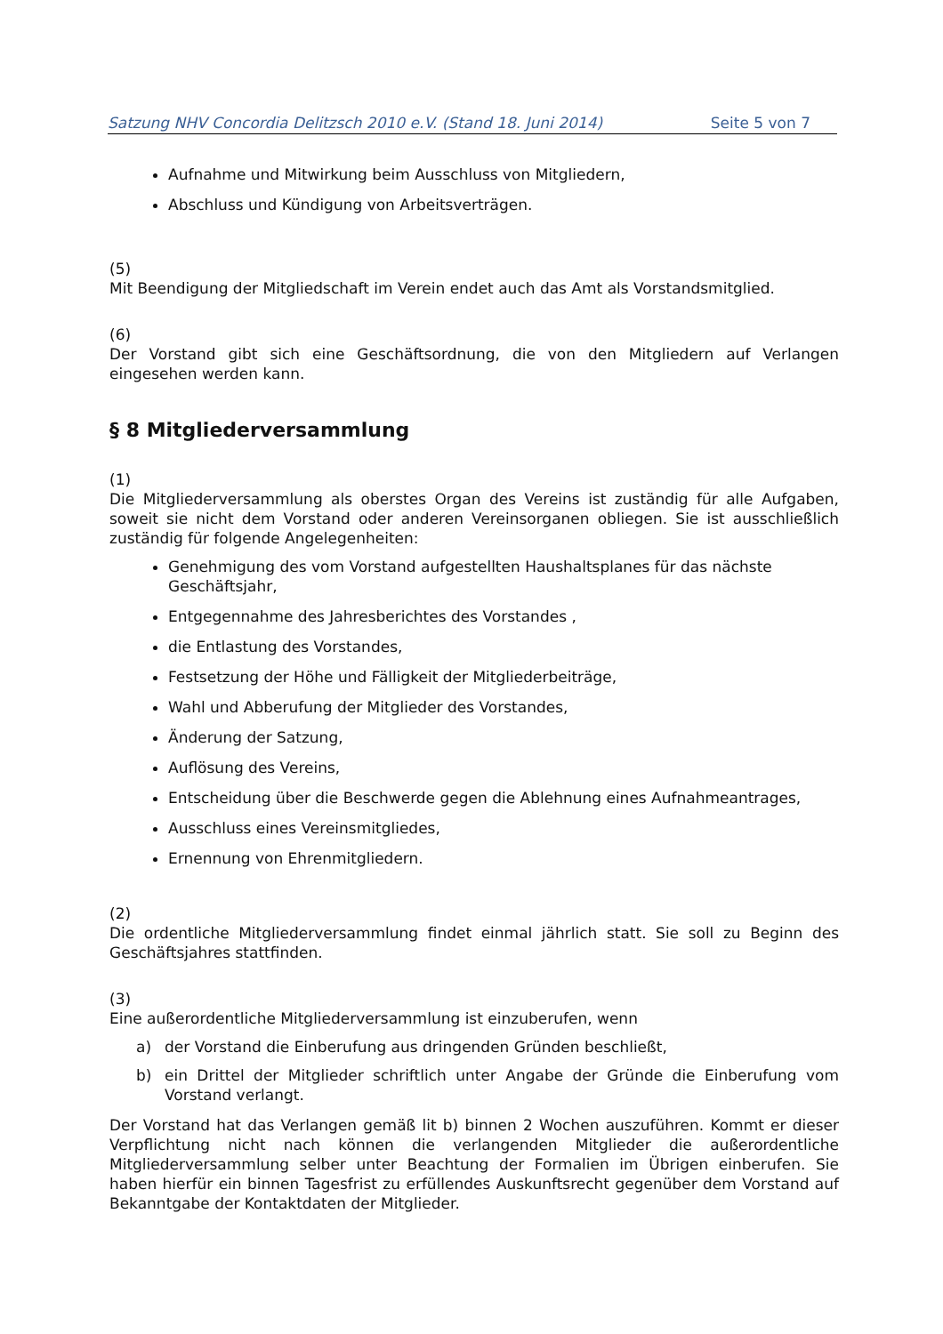Satzung NHV Concordia Delitzsch 2010 e.V. (Stand 18. Juni 2014) Seite 5 von 7
Aufnahme und Mitwirkung beim Ausschluss von Mitgliedern,
Abschluss und Kündigung von Arbeitsverträgen.
(5)
Mit Beendigung der Mitgliedschaft im Verein endet auch das Amt als Vorstandsmitglied.
(6)
Der Vorstand gibt sich eine Geschäftsordnung, die von den Mitgliedern auf Verlangen eingesehen werden kann.
§ 8 Mitgliederversammlung
(1)
Die Mitgliederversammlung als oberstes Organ des Vereins ist zuständig für alle Aufgaben, soweit sie nicht dem Vorstand oder anderen Vereinsorganen obliegen. Sie ist ausschließlich zuständig für folgende Angelegenheiten:
Genehmigung des vom Vorstand aufgestellten Haushaltsplanes für das nächste Geschäftsjahr,
Entgegennahme des Jahresberichtes des Vorstandes ,
die Entlastung des Vorstandes,
Festsetzung der Höhe und Fälligkeit der Mitgliederbeiträge,
Wahl und Abberufung der Mitglieder des Vorstandes,
Änderung der Satzung,
Auflösung des Vereins,
Entscheidung über die Beschwerde gegen die Ablehnung eines Aufnahmeantrages,
Ausschluss eines Vereinsmitgliedes,
Ernennung von Ehrenmitgliedern.
(2)
Die ordentliche Mitgliederversammlung findet einmal jährlich statt. Sie soll zu Beginn des Geschäftsjahres stattfinden.
(3)
Eine außerordentliche Mitgliederversammlung ist einzuberufen, wenn
a)
der Vorstand die Einberufung aus dringenden Gründen beschließt,
b)
ein Drittel der Mitglieder schriftlich unter Angabe der Gründe die Einberufung vom Vorstand verlangt.
Der Vorstand hat das Verlangen gemäß lit b) binnen 2 Wochen auszuführen. Kommt er dieser Verpflichtung nicht nach können die verlangenden Mitglieder die außerordentliche Mitgliederversammlung selber unter Beachtung der Formalien im Übrigen einberufen. Sie haben hierfür ein binnen Tagesfrist zu erfüllendes Auskunftsrecht gegenüber dem Vorstand auf Bekanntgabe der Kontaktdaten der Mitglieder.